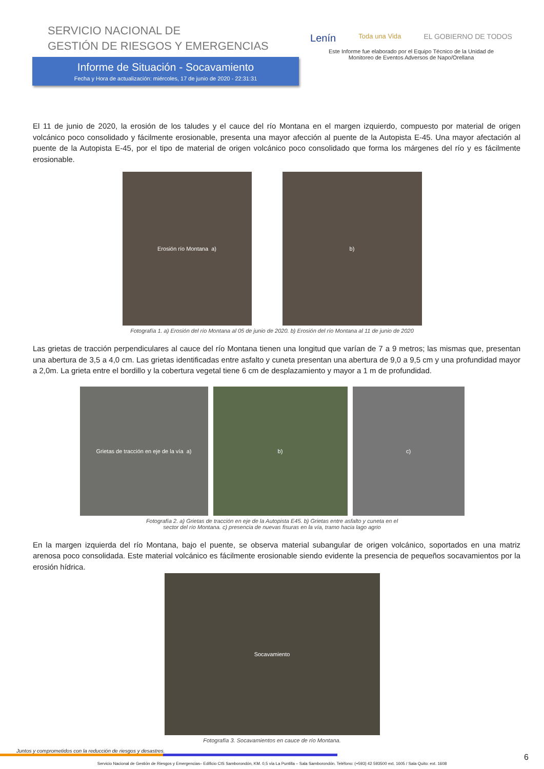SERVICIO NACIONAL DE
GESTIÓN DE RIESGOS Y EMERGENCIAS
Informe de Situación - Socavamiento
Fecha y Hora de actualización: miércoles, 17 de junio de 2020 - 22:31:31
Lenín Toda una Vida EL GOBIERNO DE TODOS
Este Informe fue elaborado por el Equipo Técnico de la Unidad de
Monitoreo de Eventos Adversos de Napo/Orellana
El 11 de junio de 2020, la erosión de los taludes y el cauce del río Montana en el margen izquierdo, compuesto por material de origen volcánico poco consolidado y fácilmente erosionable, presenta una mayor afección al puente de la Autopista E-45. Una mayor afectación al puente de la Autopista E-45, por el tipo de material de origen volcánico poco consolidado que forma los márgenes del río y es fácilmente erosionable.
Erosión río Montana a) b)
Fotografía 1. a) Erosión del río Montana al 05 de junio de 2020. b) Erosión del río Montana al 11 de junio de 2020
Las grietas de tracción perpendiculares al cauce del río Montana tienen una longitud que varían de 7 a 9 metros; las mismas que, presentan una abertura de 3,5 a 4,0 cm. Las grietas identificadas entre asfalto y cuneta presentan una abertura de 9,0 a 9,5 cm y una profundidad mayor a 2,0m. La grieta entre el bordillo y la cobertura vegetal tiene 6 cm de desplazamiento y mayor a 1 m de profundidad.
Grietas de tracción en eje de la vía a)
b) c)
Fotografía 2. a) Grietas de tracción en eje de la Autopista E45. b) Grietas entre asfalto y cuneta en el
sector del río Montana. c) presencia de nuevas fisuras en la vía, tramo hacia lago agrio
En la margen izquierda del río Montana, bajo el puente, se observa material subangular de origen volcánico, soportados en una matriz arenosa poco consolidada. Este material volcánico es fácilmente erosionable siendo evidente la presencia de pequeños socavamientos por la erosión hídrica.
Socavamiento
Fotografía 3. Socavamientos en cauce de río Montana.
Juntos y comprometidos con la reducción de riesgos y desastres.
Servicio Nacional de Gestión de Riesgos y Emergencias– Edificio CIS Samborondón, KM. 0,5 vía La Puntilla – Sala Samborondón. Teléfono: (+593) 42 593500 ext. 1605 / Sala Quito: ext. 1608
6